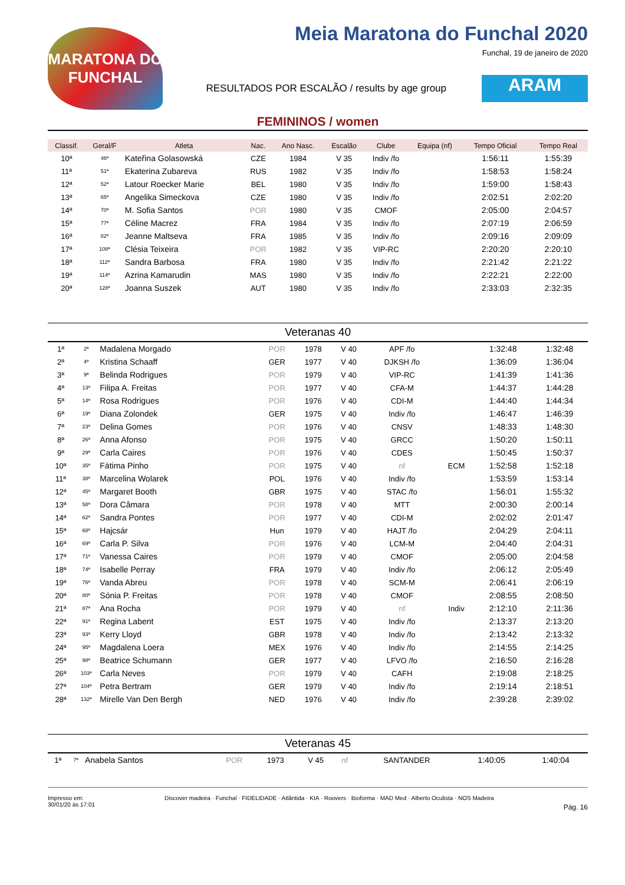MARATONA DO FUNCHAL
Meia Maratona do Funchal 2020
Funchal, 19 de janeiro de 2020
RESULTADOS POR ESCALÃO / results by age group
ARAM
FEMININOS / women
| Classif. | Geral/F | Atleta | Nac. | Ano Nasc. | Escalão | Clube | Equipa (nf) | Tempo Oficial | Tempo Real |
| --- | --- | --- | --- | --- | --- | --- | --- | --- | --- |
| 10ª | 46ª | Kateřina Golasowská | CZE | 1984 | V 35 | Indiv /fo | | 1:56:11 | 1:55:39 |
| 11ª | 51ª | Ekaterina Zubareva | RUS | 1982 | V 35 | Indiv /fo | | 1:58:53 | 1:58:24 |
| 12ª | 52ª | Latour Roecker Marie | BEL | 1980 | V 35 | Indiv /fo | | 1:59:00 | 1:58:43 |
| 13ª | 65ª | Angelika Simeckova | CZE | 1980 | V 35 | Indiv /fo | | 2:02:51 | 2:02:20 |
| 14ª | 70ª | M. Sofia Santos | POR | 1980 | V 35 | CMOF | | 2:05:00 | 2:04:57 |
| 15ª | 77ª | Céline Macrez | FRA | 1984 | V 35 | Indiv /fo | | 2:07:19 | 2:06:59 |
| 16ª | 82ª | Jeanne Maltseva | FRA | 1985 | V 35 | Indiv /fo | | 2:09:16 | 2:09:09 |
| 17ª | 108ª | Clésia Teixeira | POR | 1982 | V 35 | VIP-RC | | 2:20:20 | 2:20:10 |
| 18ª | 112ª | Sandra Barbosa | FRA | 1980 | V 35 | Indiv /fo | | 2:21:42 | 2:21:22 |
| 19ª | 114ª | Azrina Kamarudin | MAS | 1980 | V 35 | Indiv /fo | | 2:22:21 | 2:22:00 |
| 20ª | 128ª | Joanna Suszek | AUT | 1980 | V 35 | Indiv /fo | | 2:33:03 | 2:32:35 |
Veteranas 40
| 1ª | 2ª | Madalena Morgado | POR | 1978 | V 40 | APF /fo | | 1:32:48 | 1:32:48 |
| 2ª | 4ª | Kristina Schaaff | GER | 1977 | V 40 | DJKSH /fo | | 1:36:09 | 1:36:04 |
| 3ª | 9ª | Belinda Rodrigues | POR | 1979 | V 40 | VIP-RC | | 1:41:39 | 1:41:36 |
| 4ª | 13ª | Filipa A. Freitas | POR | 1977 | V 40 | CFA-M | | 1:44:37 | 1:44:28 |
| 5ª | 14ª | Rosa Rodrigues | POR | 1976 | V 40 | CDI-M | | 1:44:40 | 1:44:34 |
| 6ª | 19ª | Diana Zolondek | GER | 1975 | V 40 | Indiv /fo | | 1:46:47 | 1:46:39 |
| 7ª | 23ª | Delina Gomes | POR | 1976 | V 40 | CNSV | | 1:48:33 | 1:48:30 |
| 8ª | 26ª | Anna Afonso | POR | 1975 | V 40 | GRCC | | 1:50:20 | 1:50:11 |
| 9ª | 29ª | Carla Caires | POR | 1976 | V 40 | CDES | | 1:50:45 | 1:50:37 |
| 10ª | 35ª | Fátima Pinho | POR | 1975 | V 40 | nf | ECM | 1:52:58 | 1:52:18 |
| 11ª | 38ª | Marcelina Wolarek | POL | 1976 | V 40 | Indiv /fo | | 1:53:59 | 1:53:14 |
| 12ª | 45ª | Margaret Booth | GBR | 1975 | V 40 | STAC /fo | | 1:56:01 | 1:55:32 |
| 13ª | 58ª | Dora Câmara | POR | 1978 | V 40 | MTT | | 2:00:30 | 2:00:14 |
| 14ª | 62ª | Sandra Pontes | POR | 1977 | V 40 | CDI-M | | 2:02:02 | 2:01:47 |
| 15ª | 68ª | Hajcsár | Hun | 1979 | V 40 | HAJT /fo | | 2:04:29 | 2:04:11 |
| 16ª | 69ª | Carla P. Silva | POR | 1976 | V 40 | LCM-M | | 2:04:40 | 2:04:31 |
| 17ª | 71ª | Vanessa Caires | POR | 1979 | V 40 | CMOF | | 2:05:00 | 2:04:58 |
| 18ª | 74ª | Isabelle Perray | FRA | 1979 | V 40 | Indiv /fo | | 2:06:12 | 2:05:49 |
| 19ª | 76ª | Vanda Abreu | POR | 1978 | V 40 | SCM-M | | 2:06:41 | 2:06:19 |
| 20ª | 80ª | Sónia P. Freitas | POR | 1978 | V 40 | CMOF | | 2:08:55 | 2:08:50 |
| 21ª | 87ª | Ana Rocha | POR | 1979 | V 40 | nf | Indiv | 2:12:10 | 2:11:36 |
| 22ª | 91ª | Regina Labent | EST | 1975 | V 40 | Indiv /fo | | 2:13:37 | 2:13:20 |
| 23ª | 93ª | Kerry Lloyd | GBR | 1978 | V 40 | Indiv /fo | | 2:13:42 | 2:13:32 |
| 24ª | 95ª | Magdalena Loera | MEX | 1976 | V 40 | Indiv /fo | | 2:14:55 | 2:14:25 |
| 25ª | 98ª | Beatrice Schumann | GER | 1977 | V 40 | LFVO /fo | | 2:16:50 | 2:16:28 |
| 26ª | 103ª | Carla Neves | POR | 1979 | V 40 | CAFH | | 2:19:08 | 2:18:25 |
| 27ª | 104ª | Petra Bertram | GER | 1979 | V 40 | Indiv /fo | | 2:19:14 | 2:18:51 |
| 28ª | 132ª | Mirelle Van Den Bergh | NED | 1976 | V 40 | Indiv /fo | | 2:39:28 | 2:39:02 |
Veteranas 45
| 1ª | 7ª | Anabela Santos | POR | 1973 | V 45 | nf | SANTANDER | 1:40:05 | 1:40:04 |
Impresso em:
30/01/20 às 17:01
Discover madeira · Funchal · FIDELIDADE · Atlântida · KIA · Roovers · Bioforma · MAD Med · Alberto Oculista · NOS Madeira
Pág. 16